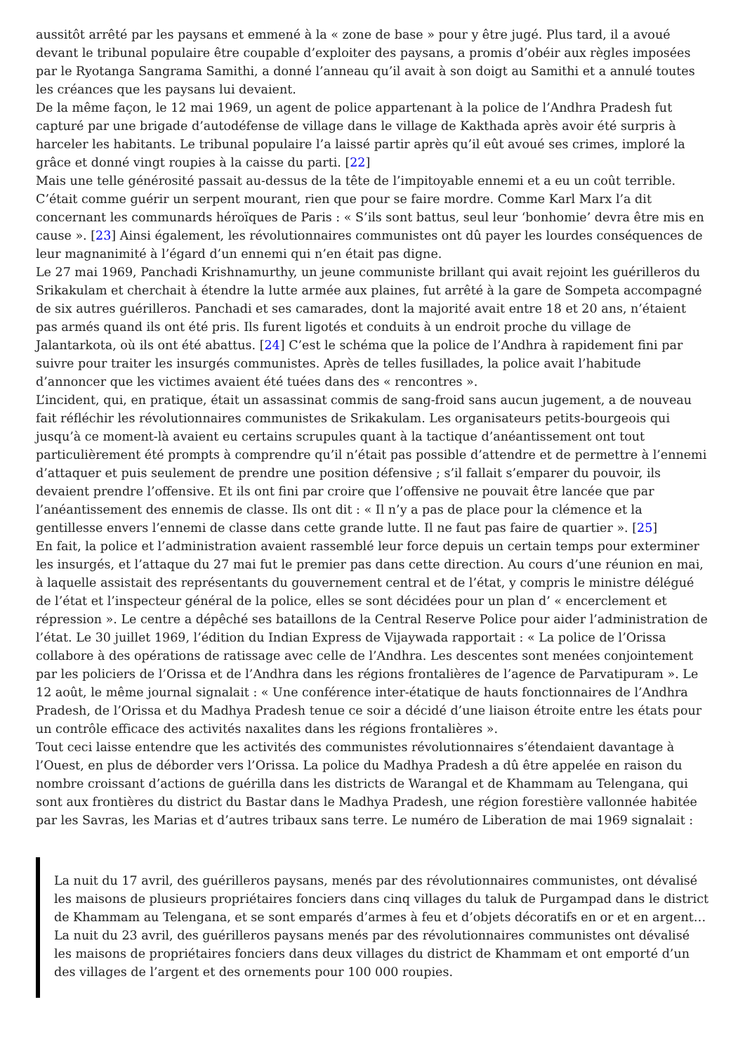aussitôt arrêté par les paysans et emmené à la « zone de base » pour y être jugé. Plus tard, il a avoué devant le tribunal populaire être coupable d’exploiter des paysans, a promis d’obéir aux règles imposées par le Ryotanga Sangrama Samithi, a donné l’anneau qu’il avait à son doigt au Samithi et a annulé toutes les créances que les paysans lui devaient.
De la même façon, le 12 mai 1969, un agent de police appartenant à la police de l’Andhra Pradesh fut capturé par une brigade d’autodéfense de village dans le village de Kakthada après avoir été surpris à harceler les habitants. Le tribunal populaire l’a laissé partir après qu’il eût avoué ses crimes, imploré la grâce et donné vingt roupies à la caisse du parti. [22]
Mais une telle générosité passait au-dessus de la tête de l’impitoyable ennemi et a eu un coût terrible. C’était comme guérir un serpent mourant, rien que pour se faire mordre. Comme Karl Marx l’a dit concernant les communards héroïques de Paris : « S’ils sont battus, seul leur ‘bonhomie’ devra être mis en cause ». [23] Ainsi également, les révolutionnaires communistes ont dû payer les lourdes conséquences de leur magnanimité à l’égard d’un ennemi qui n’en était pas digne.
Le 27 mai 1969, Panchadi Krishnamurthy, un jeune communiste brillant qui avait rejoint les guérilleros du Srikakulam et cherchait à étendre la lutte armée aux plaines, fut arrêté à la gare de Sompeta accompagné de six autres guérilleros. Panchadi et ses camarades, dont la majorité avait entre 18 et 20 ans, n’étaient pas armés quand ils ont été pris. Ils furent ligotés et conduits à un endroit proche du village de Jalantarkota, où ils ont été abattus. [24] C’est le schéma que la police de l’Andhra à rapidement fini par suivre pour traiter les insurgés communistes. Après de telles fusillades, la police avait l’habitude d’annoncer que les victimes avaient été tuées dans des « rencontres ».
L’incident, qui, en pratique, était un assassinat commis de sang-froid sans aucun jugement, a de nouveau fait réfléchir les révolutionnaires communistes de Srikakulam. Les organisateurs petits-bourgeois qui jusqu’à ce moment-là avaient eu certains scrupules quant à la tactique d’anéantissement ont tout particulièrement été prompts à comprendre qu’il n’était pas possible d’attendre et de permettre à l’ennemi d’attaquer et puis seulement de prendre une position défensive ; s’il fallait s’emparer du pouvoir, ils devaient prendre l’offensive. Et ils ont fini par croire que l’offensive ne pouvait être lancée que par l’anéantissement des ennemis de classe. Ils ont dit : « Il n’y a pas de place pour la clémence et la gentillesse envers l’ennemi de classe dans cette grande lutte. Il ne faut pas faire de quartier ». [25]
En fait, la police et l’administration avaient rassemblé leur force depuis un certain temps pour exterminer les insurgés, et l’attaque du 27 mai fut le premier pas dans cette direction. Au cours d’une réunion en mai, à laquelle assistait des représentants du gouvernement central et de l’état, y compris le ministre délégué de l’état et l’inspecteur général de la police, elles se sont décidées pour un plan d’ « encerclement et répression ». Le centre a dépêché ses bataillons de la Central Reserve Police pour aider l’administration de l’état. Le 30 juillet 1969, l’édition du Indian Express de Vijaywada rapportait : « La police de l’Orissa collabore à des opérations de ratissage avec celle de l’Andhra. Les descentes sont menées conjointement par les policiers de l’Orissa et de l’Andhra dans les régions frontalières de l’agence de Parvatipuram ». Le 12 août, le même journal signalait : « Une conférence inter-étatique de hauts fonctionnaires de l’Andhra Pradesh, de l’Orissa et du Madhya Pradesh tenue ce soir a décidé d’une liaison étroite entre les états pour un contrôle efficace des activités naxalites dans les régions frontalières ».
Tout ceci laisse entendre que les activités des communistes révolutionnaires s’étendaient davantage à l’Ouest, en plus de déborder vers l’Orissa. La police du Madhya Pradesh a dû être appelée en raison du nombre croissant d’actions de guérilla dans les districts de Warangal et de Khammam au Telengana, qui sont aux frontières du district du Bastar dans le Madhya Pradesh, une région forestière vallonnée habitée par les Savras, les Marias et d’autres tribaux sans terre. Le numéro de Liberation de mai 1969 signalait :
La nuit du 17 avril, des guérilleros paysans, menés par des révolutionnaires communistes, ont dévalisé les maisons de plusieurs propriétaires fonciers dans cinq villages du taluk de Purgampad dans le district de Khammam au Telengana, et se sont emparés d’armes à feu et d’objets décoratifs en or et en argent… La nuit du 23 avril, des guérilleros paysans menés par des révolutionnaires communistes ont dévalisé les maisons de propriétaires fonciers dans deux villages du district de Khammam et ont emporté d’un des villages de l’argent et des ornements pour 100 000 roupies.